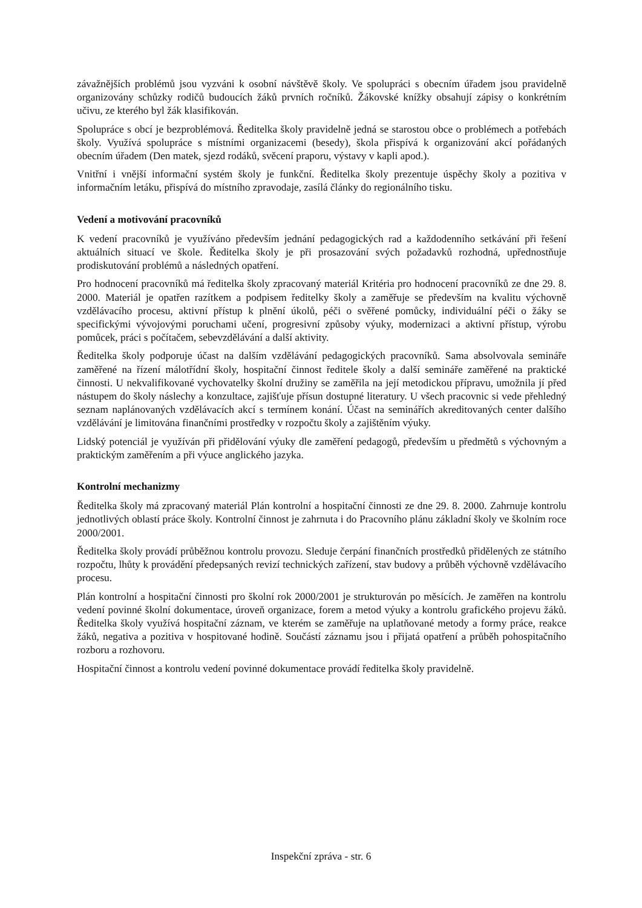závažnějších problémů jsou vyzváni k osobní návštěvě školy. Ve spolupráci s obecním úřadem jsou pravidelně organizovány schůzky rodičů budoucích žáků prvních ročníků. Žákovské knížky obsahují zápisy o konkrétním učivu, ze kterého byl žák klasifikován.
Spolupráce s obcí je bezproblémová. Ředitelka školy pravidelně jedná se starostou obce o problémech a potřebách školy. Využívá spolupráce s místními organizacemi (besedy), škola přispívá k organizování akcí pořádaných obecním úřadem (Den matek, sjezd rodáků, svěcení praporu, výstavy v kapli apod.).
Vnitřní i vnější informační systém školy je funkční. Ředitelka školy prezentuje úspěchy školy a pozitiva v informačním letáku, přispívá do místního zpravodaje, zasílá články do regionálního tisku.
Vedení a motivování pracovníků
K vedení pracovníků je využíváno především jednání pedagogických rad a každodenního setkávání při řešení aktuálních situací ve škole. Ředitelka školy je při prosazování svých požadavků rozhodná, upřednostňuje prodiskutování problémů a následných opatření.
Pro hodnocení pracovníků má ředitelka školy zpracovaný materiál Kritéria pro hodnocení pracovníků ze dne 29. 8. 2000. Materiál je opatřen razítkem a podpisem ředitelky školy a zaměřuje se především na kvalitu výchovně vzdělávacího procesu, aktivní přístup k plnění úkolů, péči o svěřené pomůcky, individuální péči o žáky se specifickými vývojovými poruchami učení, progresivní způsoby výuky, modernizaci a aktivní přístup, výrobu pomůcek, práci s počítačem, sebevzdělávání a další aktivity.
Ředitelka školy podporuje účast na dalším vzdělávání pedagogických pracovníků. Sama absolvovala semináře zaměřené na řízení málotřídní školy, hospitační činnost ředitele školy a další semináře zaměřené na praktické činnosti. U nekvalifikované vychovatelky školní družiny se zaměřila na její metodickou přípravu, umožnila jí před nástupem do školy náslechy a konzultace, zajišťuje přísun dostupné literatury. U všech pracovnic si vede přehledný seznam naplánovaných vzdělávacích akcí s termínem konání. Účast na seminářích akreditovaných center dalšího vzdělávání je limitována finančními prostředky v rozpočtu školy a zajištěním výuky.
Lidský potenciál je využíván při přidělování výuky dle zaměření pedagogů, především u předmětů s výchovným a praktickým zaměřením a při výuce anglického jazyka.
Kontrolní mechanizmy
Ředitelka školy má zpracovaný materiál Plán kontrolní a hospitační činnosti ze dne 29. 8. 2000. Zahrnuje kontrolu jednotlivých oblastí práce školy. Kontrolní činnost je zahrnuta i do Pracovního plánu základní školy ve školním roce 2000/2001.
Ředitelka školy provádí průběžnou kontrolu provozu. Sleduje čerpání finančních prostředků přidělených ze státního rozpočtu, lhůty k provádění předepsaných revizí technických zařízení, stav budovy a průběh výchovně vzdělávacího procesu.
Plán kontrolní a hospitační činnosti pro školní rok 2000/2001 je strukturován po měsících. Je zaměřen na kontrolu vedení povinné školní dokumentace, úroveň organizace, forem a metod výuky a kontrolu grafického projevu žáků. Ředitelka školy využívá hospitační záznam, ve kterém se zaměřuje na uplatňované metody a formy práce, reakce žáků, negativa a pozitiva v hospitované hodině. Součástí záznamu jsou i přijatá opatření a průběh pohospitačního rozboru a rozhovoru.
Hospitační činnost a kontrolu vedení povinné dokumentace provádí ředitelka školy pravidelně.
Inspekční zpráva - str. 6